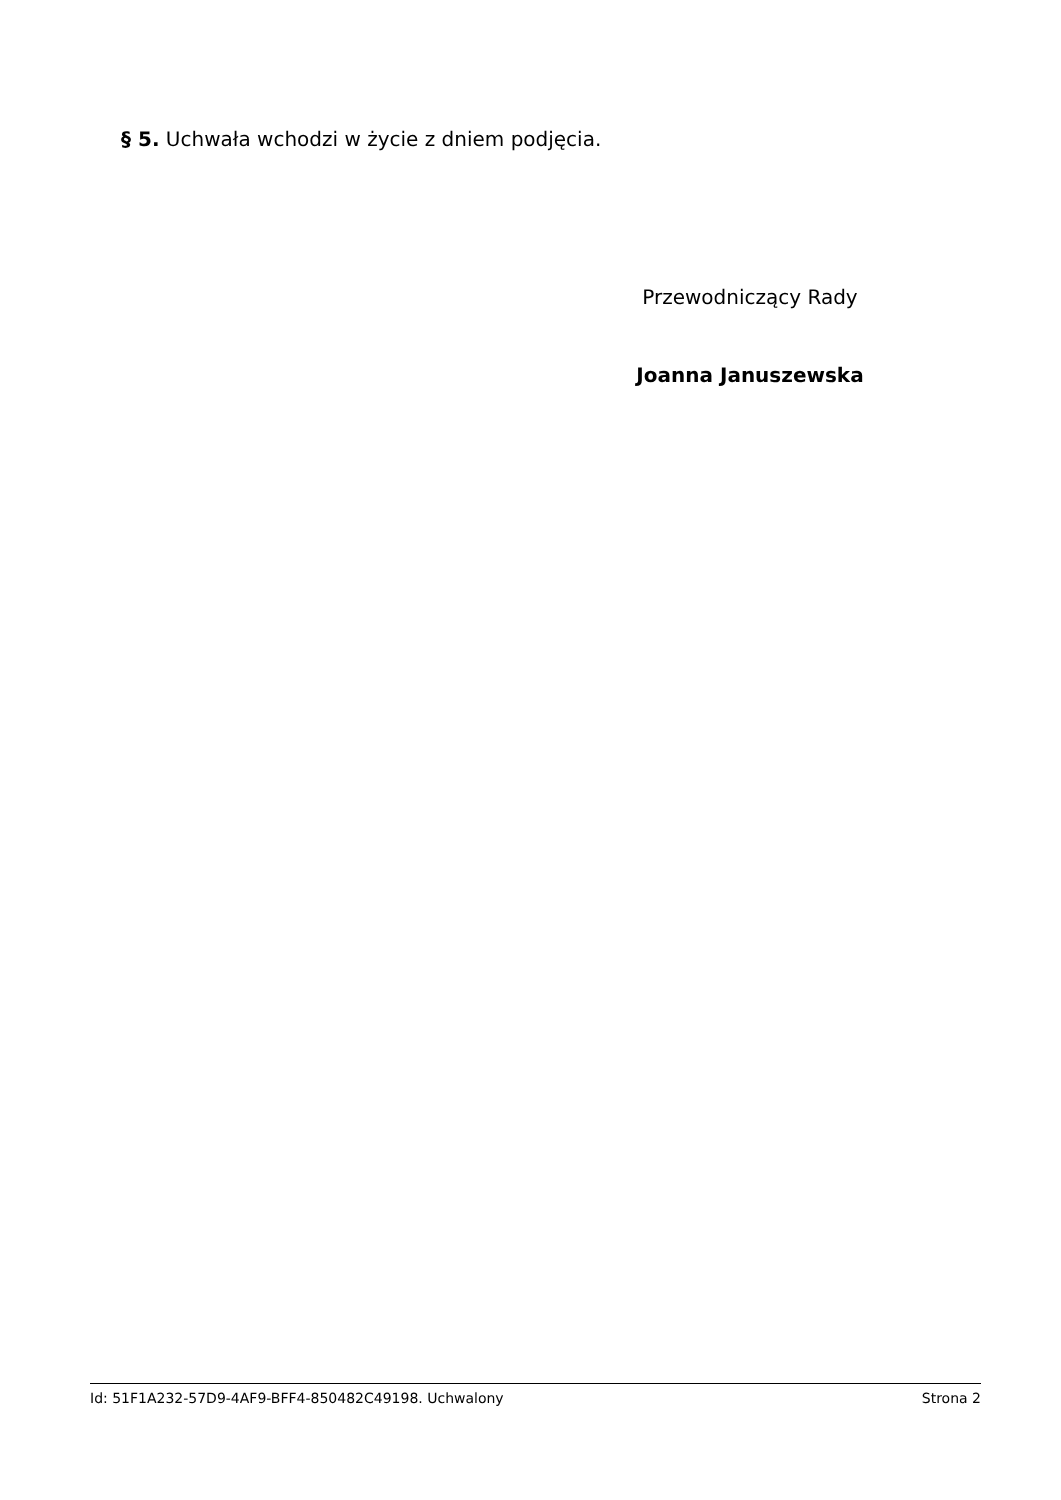§ 5. Uchwała wchodzi w życie z dniem podjęcia.
Przewodniczący Rady
Joanna Januszewska
Id: 51F1A232-57D9-4AF9-BFF4-850482C49198. Uchwalony Strona 2